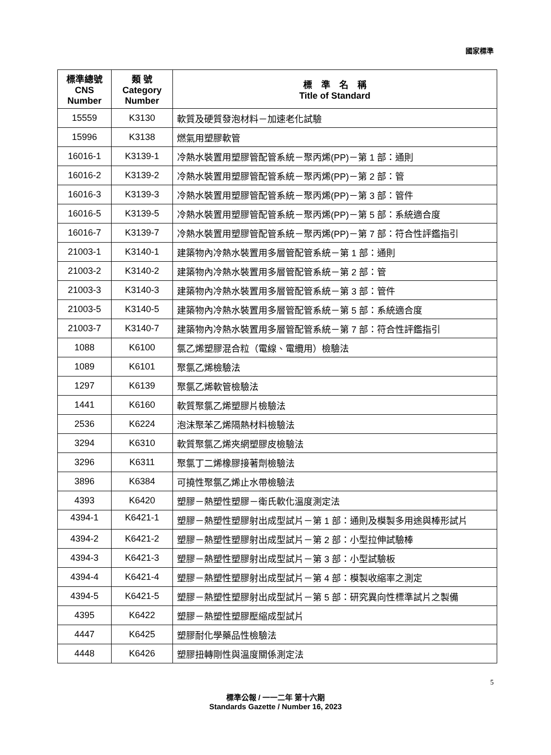國家標準
| 標準總號 CNS Number | 類 號 Category Number | 標 準 名 稱 Title of Standard |
| --- | --- | --- |
| 15559 | K3130 | 軟質及硬質發泡材料－加速老化試驗 |
| 15996 | K3138 | 燃氣用塑膠軟管 |
| 16016-1 | K3139-1 | 冷熱水裝置用塑膠管配管系統－聚丙烯(PP)－第 1 部：通則 |
| 16016-2 | K3139-2 | 冷熱水裝置用塑膠管配管系統－聚丙烯(PP)－第 2 部：管 |
| 16016-3 | K3139-3 | 冷熱水裝置用塑膠管配管系統－聚丙烯(PP)－第 3 部：管件 |
| 16016-5 | K3139-5 | 冷熱水裝置用塑膠管配管系統－聚丙烯(PP)－第 5 部：系統適合度 |
| 16016-7 | K3139-7 | 冷熱水裝置用塑膠管配管系統－聚丙烯(PP)－第 7 部：符合性評鑑指引 |
| 21003-1 | K3140-1 | 建築物內冷熱水裝置用多層管配管系統－第 1 部：通則 |
| 21003-2 | K3140-2 | 建築物內冷熱水裝置用多層管配管系統－第 2 部：管 |
| 21003-3 | K3140-3 | 建築物內冷熱水裝置用多層管配管系統－第 3 部：管件 |
| 21003-5 | K3140-5 | 建築物內冷熱水裝置用多層管配管系統－第 5 部：系統適合度 |
| 21003-7 | K3140-7 | 建築物內冷熱水裝置用多層管配管系統－第 7 部：符合性評鑑指引 |
| 1088 | K6100 | 氯乙烯塑膠混合粒（電線、電纜用）檢驗法 |
| 1089 | K6101 | 聚氯乙烯檢驗法 |
| 1297 | K6139 | 聚氯乙烯軟管檢驗法 |
| 1441 | K6160 | 軟質聚氯乙烯塑膠片檢驗法 |
| 2536 | K6224 | 泡沫聚苯乙烯隔熱材料檢驗法 |
| 3294 | K6310 | 軟質聚氯乙烯夾網塑膠皮檢驗法 |
| 3296 | K6311 | 聚氯丁二烯橡膠接著劑檢驗法 |
| 3896 | K6384 | 可撓性聚氯乙烯止水帶檢驗法 |
| 4393 | K6420 | 塑膠－熱塑性塑膠－衛氏軟化溫度測定法 |
| 4394-1 | K6421-1 | 塑膠－熱塑性塑膠射出成型試片－第 1 部：通則及模製多用途與棒形試片 |
| 4394-2 | K6421-2 | 塑膠－熱塑性塑膠射出成型試片－第 2 部：小型拉伸試驗棒 |
| 4394-3 | K6421-3 | 塑膠－熱塑性塑膠射出成型試片－第 3 部：小型試驗板 |
| 4394-4 | K6421-4 | 塑膠－熱塑性塑膠射出成型試片－第 4 部：模製收縮率之測定 |
| 4394-5 | K6421-5 | 塑膠－熱塑性塑膠射出成型試片－第 5 部：研究異向性標準試片之製備 |
| 4395 | K6422 | 塑膠－熱塑性塑膠壓縮成型試片 |
| 4447 | K6425 | 塑膠耐化學藥品性檢驗法 |
| 4448 | K6426 | 塑膠扭轉剛性與溫度關係測定法 |
5
標準公報 / 一一二年 第十六期
Standards Gazette / Number 16, 2023